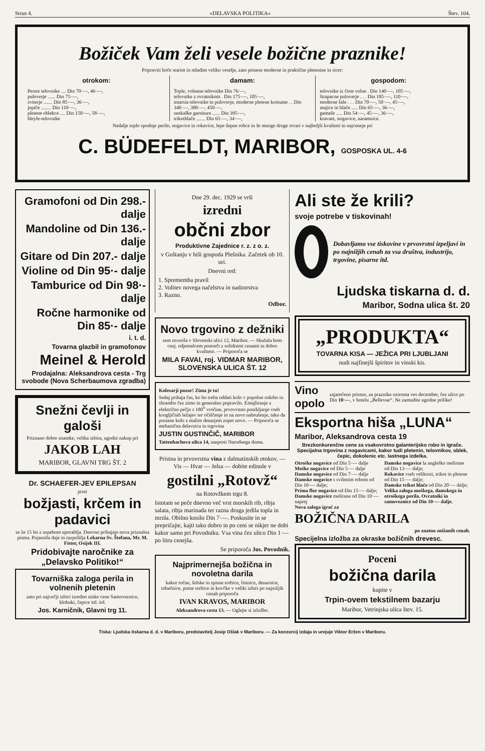Stran 4. »DELAVSKA POLITIKA« Štev. 104.
Božiček Vam želi vesele božične praznike!
Pripraviti hoče starim in mladim veliko veselje, zato prinese moderne in praktične pletenine in sicer:
otrokom:
Pestre telovnike .... Din 70·—, 46·—,
puloverje ...... Din 75·—,
sviterje ....... Din 85·—, 36·—,
jopiče ........ Din 110·—,
pletene oblekce .... Din 150·—, 58·—,
bleyle-telovnike
damam:
Tople, volnene telovnike Din 76·—,
telovnike z ovratnikom . Din 175·—, 105·—,
intarsia telovnike in puloverje, moderne pletene kostume . . Din 340·—, 380·—, 450·—,
sankaške garniture ...... Din 395·—,
trikothlače ....... Din 65·—, 34·—,
gospodom:
telovnike iz čiste volne . Din 140·—, 105·—,
štrapacne puloverje . . . Din 185·—, 110·—,
moderne šale . . . Din 70·—, 50·—, 45·—,
majice in hlače ..... Din 65·—, 36·—,
gamaše ..... Din 54·—, 45·—, 36·—,
kravate, nogavice, naramnice.
Nadalje toplo spodnje perilo, nogavice in rokavice, lepe žepne robce in še mnoge druge stvari v najboljši kvaliteti in najceneje pri
C. BÜDEFELDT, MARIBOR, GOSPOSKA UL. 4-6
Gramofoni od Din 298.- dalje
Mandoline od Din 136.- dalje
Gitare od Din 207.- dalje
Violine od Din 95·- dalje
Tamburice od Din 98·- dalje
Ročne harmonike od Din 85·- dalje
i. t. d.
Tovarna glazbil in gramofonov
Meinel & Herold
Prodajalna: Aleksandrova cesta - Trg svobode (Nova Scherbaumova zgradba)
Snežni čevlji in galoši
Priznano dobre znamke, velika izbira, ugodni nakup pri
JAKOB LAH
MARIBOR, GLAVNI TRG ŠT. 2
Dr. SCHAEFER-JEV EPILEPSAN
proti
božjasti, krčem in padavici
se že 15 let z uspehom uporablja. Dnevno prihajajo nova priznalna pisma. Pojasnila daje in razpošilja Lekarna Sv. Štefana, Mr. M. Fister, Osijek III.
Pridobivajte naročnike za „Delavsko Politiko!“
Tovarniška zaloga perila in volnenih pletenin
zato pri največji izbiri izredno nizke cene Samoveznice, klobuki, čepice itd. itd.
Jos. Karničnik, Glavni trg 11.
Dne 29. dec. 1929 se vrši
izredni
občni zbor
Produktivne Zajednice r. z. z o. z.
v Guštanju v hiši gospoda Plešnika. Začetek ob 10. uri.
Dnevni red:
1. Sprememba pravil
2. Volitev novega načelstva in nadzorstva
3. Razno.
Odbor.
Novo trgovino z dežniki
sem otvorila v Slovenski ulici 12, Maribor. — Skušala bom cenj. odjemalcem postreči z solidnimi cenami in dobro kvaliteto. — Priporoča se
MILA FAVAI, roj. VIDMAR MARIBOR, SLOVENSKA ULICA ŠT. 12
Kolesarji pozor! Zima je tu!
Sedaj prihaja čas, ko bo treba oddati kolo v popolno oskrbo in shrambo čez zimo in generalno popravilo. Emajliranje z električno pečjo s 180<sup>0</sup> vročine, prvovrstno ponikljanje vseh krogljičnih ležajev ter očiščenje in na novo nabrušenje, tako da postane kolo z malim denarjem zopet novo. — Priporoča se mehanična delavnica in trgovina
JUSTIN GUSTINČIČ, MARIBOR
Tattenbachova ulica 14, nasproti Narodnega doma.
Pristna in prvovrstna vina z dalmatinskih otokov, — Vis — Hvar — Jelsa — dobite edinole v
gostilni „Rotovž“
na Rotovžkem trgu 8.
Istotam se peče dnevno več vrst morskih rib, ribja salata, ribja marinada ter razna druga jedila topla in mrzla. Obilno kosilo Din 7·—. Poskusite in se prepričajte, kajti tako dobro in po ceni se nikjer ne dobi kakor samo pri Povodniku. Vsa vina čez ulico Din 1·— po litru cenejša.
Se priporoča Jos. Povodnik.
Najprimernejša božična in novoletna darila
kakor ročne, šolske in spisne torbice, listnice, denarnice, tobačnice, potne torbice in kovčke v veliki izbiri po najnižjih cenah priporoča
IVAN KRAVOS, MARIBOR
Aleksandrova cesta 13. — Oglejte si izložbo.
Ali ste že krili?
svoje potrebe v tiskovinah!
Dobavljamo vse tiskovine v prvovrstni izpeljavi in po najnižjih cenah za vsa društva, industrijo, trgovine, pisarne itd.
Ljudska tiskarna d. d.
Maribor, Sodna ulica št. 20
„PRODUKTA“
TOVARNA KISA — JEŽICA PRI LJUBLJANI
nudi najfinejši špiritov in vinski kis.
Vino opolo zajamčeno pristno, za praznike oziroma ves december, čez ulico po Din 10·—, v hotelu „Bellevue“. Ne zamudite ugodne prilike!
Eksportna hiša „LUNA“
Maribor, Aleksandrova cesta 19
Brezkonkurenčne cene za vsakovrstno galanterijsko robo in igrače. Specijalna trgovina z nogavicami, kakor tudi pletenin, telovnikov, oblek, čepic, dokolenic etc. lastnega izdelka.
Otroške nogavice od Din 5·— dalje
Moške nogavice od Din 5·— dalje
Damske nogavice od Din 7·— dalje
Damske nogavice s svilenim robom od Din 10·— dalje;
Prima flor nogavice od Din 15·— dalje;
Damske nogavice melirane od Din 10·— naprej
Nova zaloga igrač za
Damske nogavice la angleško melirane od Din 13·— dalje;
Rokavice vseh velikosti, trikot in pletene od Din 15·— dalje;
Damske trikot hlače od Din 20·— dalje;
Velika zaloga moškega, damskega in otroškega perila. Ovratniki in samoveznice od Din 10·— dalje.
BOŽIČNA DARILA
po znatno znižanih cenah.
Specijelna izložba za okraske božičnih drevesc.
Poceni
božična darila
kupite v
Trpin-ovem tekstilnem bazarju
Maribor, Vetrinjska ulica štev. 15.
Tiska: Ljudska tiskarna d. d. v Mariboru, predstavitelj Josip Ošlak v Mariboru. — Za konzorcij izdaja in urejuje Viktor Eržen v Mariboru.